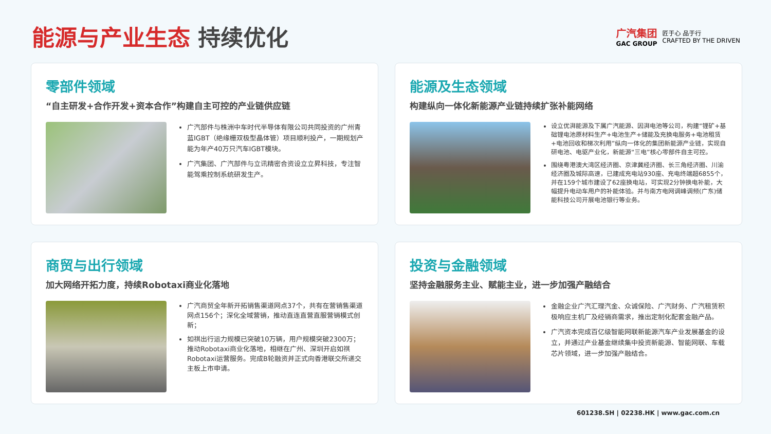能源与产业生态 持续优化
广汽集团
GAC GROUP
匠于心 品于行
CRAFTED BY THE DRIVEN
零部件领域
“自主研发+合作开发+资本合作”构建自主可控的产业链供应链
广汽部件与株洲中车时代半导体有限公司共同投资的广州青蓝IGBT（绝缘栅双极型晶体管）项目顺利投产，一期规划产能为年产40万只汽车IGBT模块。
广汽集团、广汽部件与立讯精密合资设立立昇科技，专注智能驾乘控制系统研发生产。
能源及生态领域
构建纵向一体化新能源产业链持续扩张补能网络
设立优湃能源及下属广汽能源、因湃电池等公司，构建“锂矿+基础锂电池原材料生产+电池生产+储能及充换电服务+电池租赁+电池回收和梯次利用”纵向一体化的集团新能源产业链，实现自研电池、电驱产业化，新能源“三电”核心零部件自主可控。
围绕粤港澳大湾区经济圈、京津冀经济圈、长三角经济圈、川渝经济圈及城际高速，已建成充电站930座、充电终端超6855个，并在159个城市建设了62座换电站，可实现2分钟换电补能，大幅提升电动车用户的补能体验。并与南方电网调峰调频(广东)储能科技公司开展电池银行等业务。
商贸与出行领域
加大网络开拓力度，持续Robotaxi商业化落地
广汽商贸全年新开拓销售渠道网点37个，共有在营销售渠道网点156个；深化全域营销，推动直连直营直服营销模式创新；
如祺出行运力规模已突破10万辆，用户规模突破2300万；推动Robotaxi商业化落地，相继在广州、深圳开启如祺Robotaxi运营服务。完成B轮融资并正式向香港联交所递交主板上市申请。
投资与金融领域
坚持金融服务主业、赋能主业，进一步加强产融结合
金融企业广汽汇理汽金、众诚保险、广汽财务、广汽租赁积极响应主机厂及经销商需求，推出定制化配套金融产品。
广汽资本完成百亿级智能网联新能源汽车产业发展基金的设立，并通过产业基金继续集中投资新能源、智能网联、车载芯片领域，进一步加强产融结合。
601238.SH | 02238.HK | www.gac.com.cn